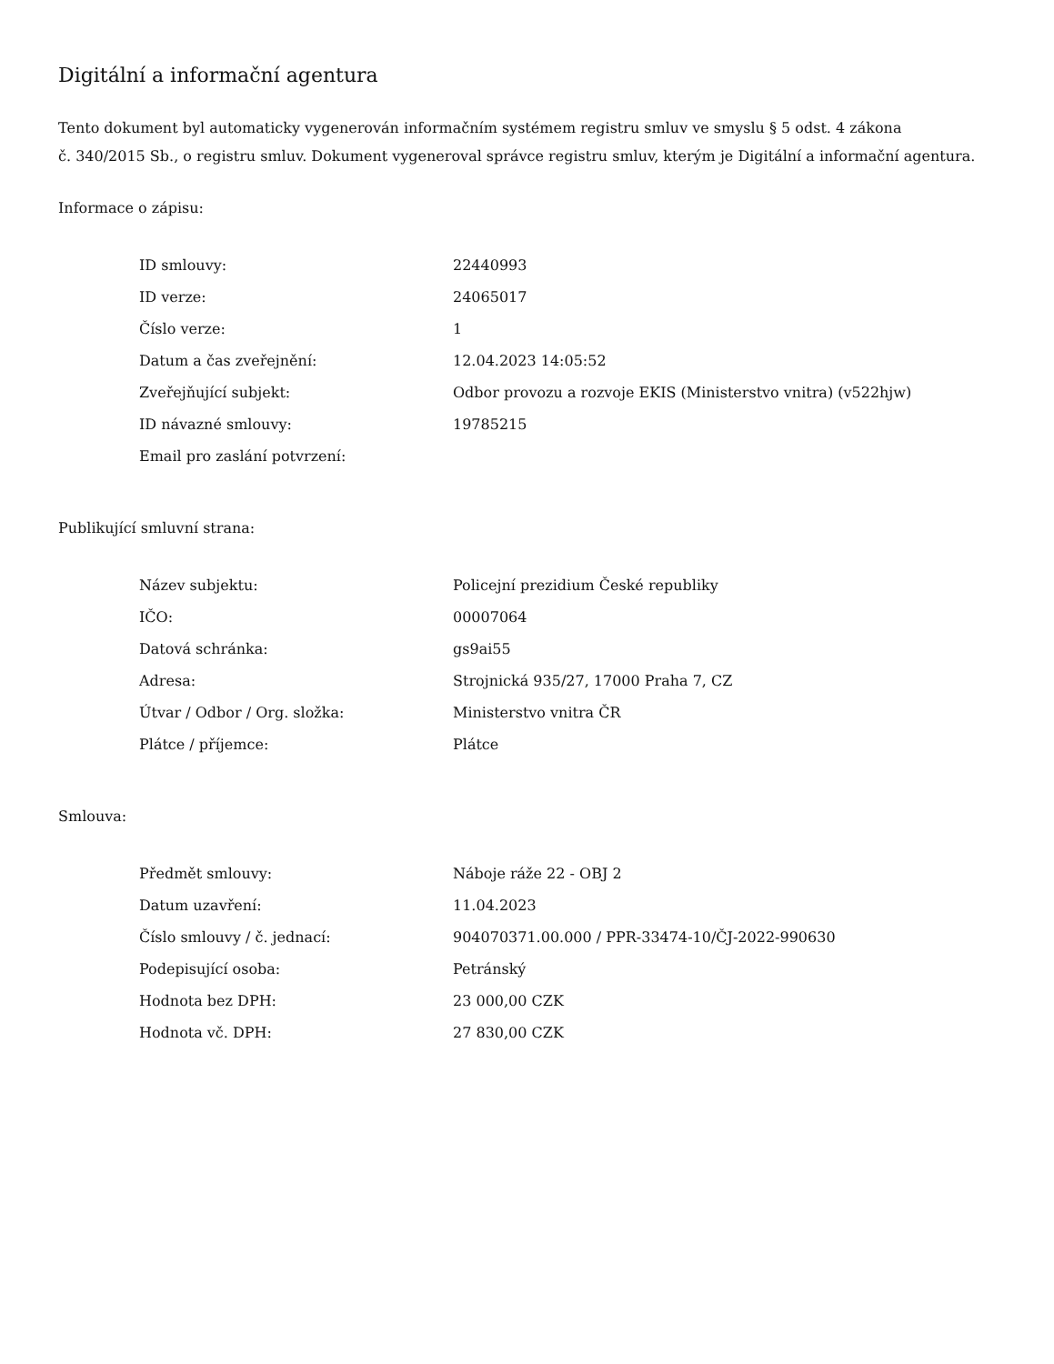Digitální a informační agentura
Tento dokument byl automaticky vygenerován informačním systémem registru smluv ve smyslu § 5 odst. 4 zákona
č. 340/2015 Sb., o registru smluv. Dokument vygeneroval správce registru smluv, kterým je Digitální a informační agentura.
Informace o zápisu:
| ID smlouvy: | 22440993 |
| ID verze: | 24065017 |
| Číslo verze: | 1 |
| Datum a čas zveřejnění: | 12.04.2023 14:05:52 |
| Zveřejňující subjekt: | Odbor provozu a rozvoje EKIS (Ministerstvo vnitra) (v522hjw) |
| ID návazné smlouvy: | 19785215 |
| Email pro zaslání potvrzení: | |
Publikující smluvní strana:
| Název subjektu: | Policejní prezidium České republiky |
| IČO: | 00007064 |
| Datová schránka: | gs9ai55 |
| Adresa: | Strojnická 935/27, 17000 Praha 7, CZ |
| Útvar / Odbor / Org. složka: | Ministerstvo vnitra ČR |
| Plátce / příjemce: | Plátce |
Smlouva:
| Předmět smlouvy: | Náboje ráže 22 - OBJ 2 |
| Datum uzavření: | 11.04.2023 |
| Číslo smlouvy / č. jednací: | 904070371.00.000 / PPR-33474-10/ČJ-2022-990630 |
| Podepisující osoba: | Petránský |
| Hodnota bez DPH: | 23 000,00 CZK |
| Hodnota vč. DPH: | 27 830,00 CZK |